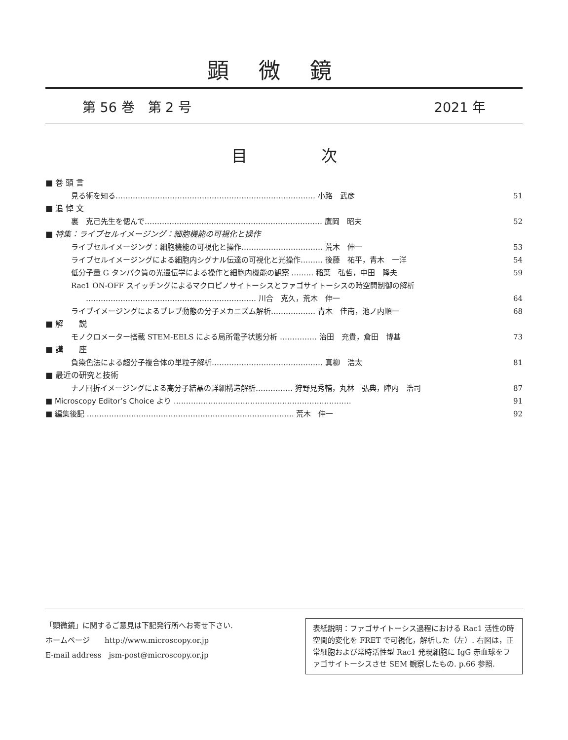顕微鏡
第 56 巻　第 2 号 2021 年
目次
■ 巻 頭 言
見る術を知る……………………………………………………………………… 小路　武彦 51
■ 追 悼 文
裏　克己先生を偲んで……………………………………………………………… 鷹岡　昭夫 52
■ 特集：ライブセルイメージング：細胞機能の可視化と操作
ライブセルイメージング：細胞機能の可視化と操作…………………………… 荒木　伸一 53
ライブセルイメージングによる細胞内シグナル伝達の可視化と光操作……… 後藤　祐平，青木　一洋 54
低分子量 G タンパク質の光遺伝学による操作と細胞内機能の観察 ……… 稲葉　弘哲，中田　隆夫 59
Rac1 ON-OFF スイッチングによるマクロピノサイトーシスとファゴサイトーシスの時空間制御の解析
　　…………………………………………………………… 川合　克久，荒木　伸一 64
ライブイメージングによるブレブ動態の分子メカニズム解析……………… 青木　佳南，池ノ内順一 68
■ 解　　説
モノクロメーター搭載 STEM-EELS による局所電子状態分析 …………… 治田　充貴，倉田　博基 73
■ 講　　座
負染色法による超分子複合体の単粒子解析……………………………………… 真柳　浩太 81
■ 最近の研究と技術
ナノ回折イメージングによる高分子結晶の詳細構造解析…………… 狩野見秀輔，丸林　弘典，陣内　浩司 87
■ Microscopy Editor’s Choice より ……………………………………………………………… 91
■ 編集後記 ………………………………………………………………………… 荒木　伸一 92
「顕微鏡」に関するご意見は下記発行所へお寄せ下さい.
ホームページ　　http://www.microscopy.or.jp
E-mail address　jsm-post@microscopy.or.jp
表紙説明：ファゴサイトーシス過程における Rac1 活性の時空間的変化を FRET で可視化，解析した（左）. 右図は，正常細胞および常時活性型 Rac1 発現細胞に IgG 赤血球をファゴサイトーシスさせ SEM 観察したもの. p.66 参照.